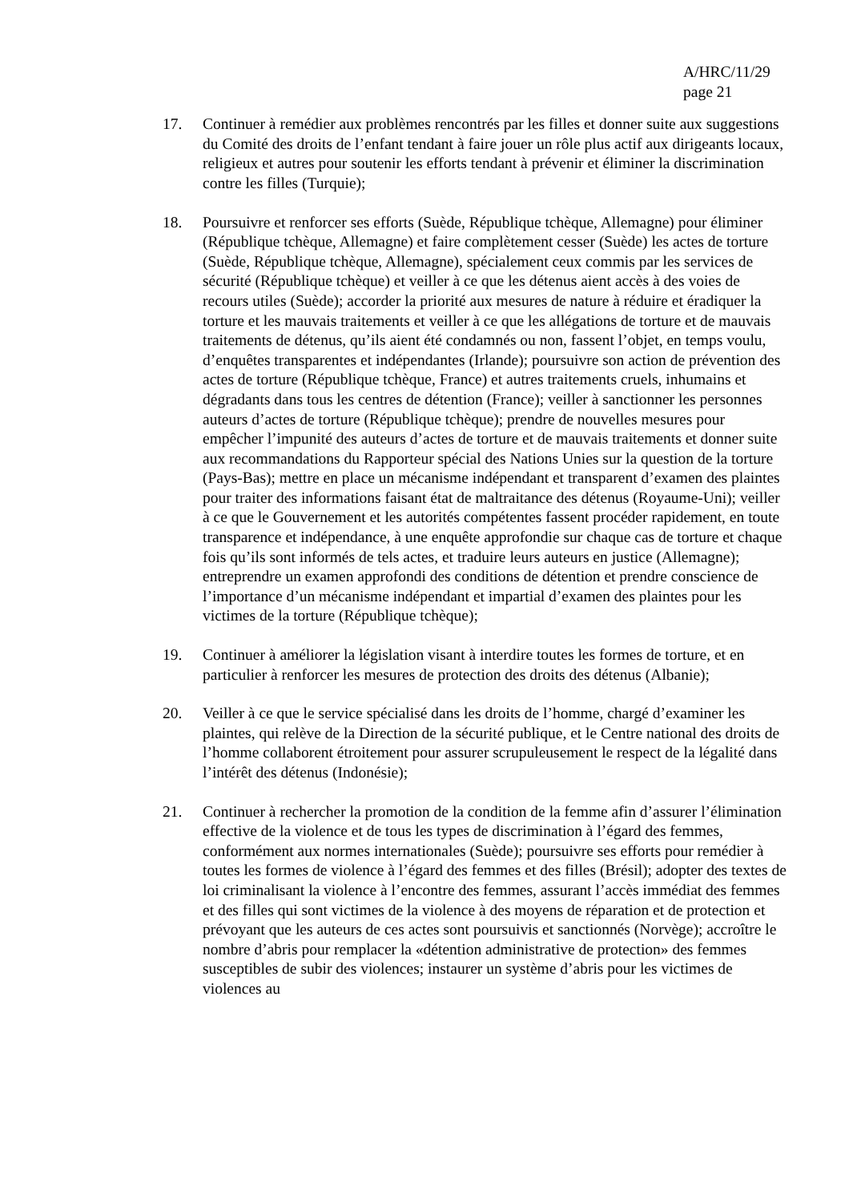A/HRC/11/29
page 21
17. Continuer à remédier aux problèmes rencontrés par les filles et donner suite aux suggestions du Comité des droits de l’enfant tendant à faire jouer un rôle plus actif aux dirigeants locaux, religieux et autres pour soutenir les efforts tendant à prévenir et éliminer la discrimination contre les filles (Turquie);
18. Poursuivre et renforcer ses efforts (Suède, République tchèque, Allemagne) pour éliminer (République tchèque, Allemagne) et faire complètement cesser (Suède) les actes de torture (Suède, République tchèque, Allemagne), spécialement ceux commis par les services de sécurité (République tchèque) et veiller à ce que les détenus aient accès à des voies de recours utiles (Suède); accorder la priorité aux mesures de nature à réduire et éradiquer la torture et les mauvais traitements et veiller à ce que les allégations de torture et de mauvais traitements de détenus, qu’ils aient été condamnés ou non, fassent l’objet, en temps voulu, d’enquêtes transparentes et indépendantes (Irlande); poursuivre son action de prévention des actes de torture (République tchèque, France) et autres traitements cruels, inhumains et dégradants dans tous les centres de détention (France); veiller à sanctionner les personnes auteurs d’actes de torture (République tchèque); prendre de nouvelles mesures pour empêcher l’impunité des auteurs d’actes de torture et de mauvais traitements et donner suite aux recommandations du Rapporteur spécial des Nations Unies sur la question de la torture (Pays-Bas); mettre en place un mécanisme indépendant et transparent d’examen des plaintes pour traiter des informations faisant état de maltraitance des détenus (Royaume-Uni); veiller à ce que le Gouvernement et les autorités compétentes fassent procéder rapidement, en toute transparence et indépendance, à une enquête approfondie sur chaque cas de torture et chaque fois qu’ils sont informés de tels actes, et traduire leurs auteurs en justice (Allemagne); entreprendre un examen approfondi des conditions de détention et prendre conscience de l’importance d’un mécanisme indépendant et impartial d’examen des plaintes pour les victimes de la torture (République tchèque);
19. Continuer à améliorer la législation visant à interdire toutes les formes de torture, et en particulier à renforcer les mesures de protection des droits des détenus (Albanie);
20. Veiller à ce que le service spécialisé dans les droits de l’homme, chargé d’examiner les plaintes, qui relève de la Direction de la sécurité publique, et le Centre national des droits de l’homme collaborent étroitement pour assurer scrupuleusement le respect de la légalité dans l’intérêt des détenus (Indonésie);
21. Continuer à rechercher la promotion de la condition de la femme afin d’assurer l’élimination effective de la violence et de tous les types de discrimination à l’égard des femmes, conformément aux normes internationales (Suède); poursuivre ses efforts pour remédier à toutes les formes de violence à l’égard des femmes et des filles (Brésil); adopter des textes de loi criminalisant la violence à l’encontre des femmes, assurant l’accès immédiat des femmes et des filles qui sont victimes de la violence à des moyens de réparation et de protection et prévoyant que les auteurs de ces actes sont poursuivis et sanctionnés (Norvège); accroître le nombre d’abris pour remplacer la «détention administrative de protection» des femmes susceptibles de subir des violences; instaurer un système d’abris pour les victimes de violences au